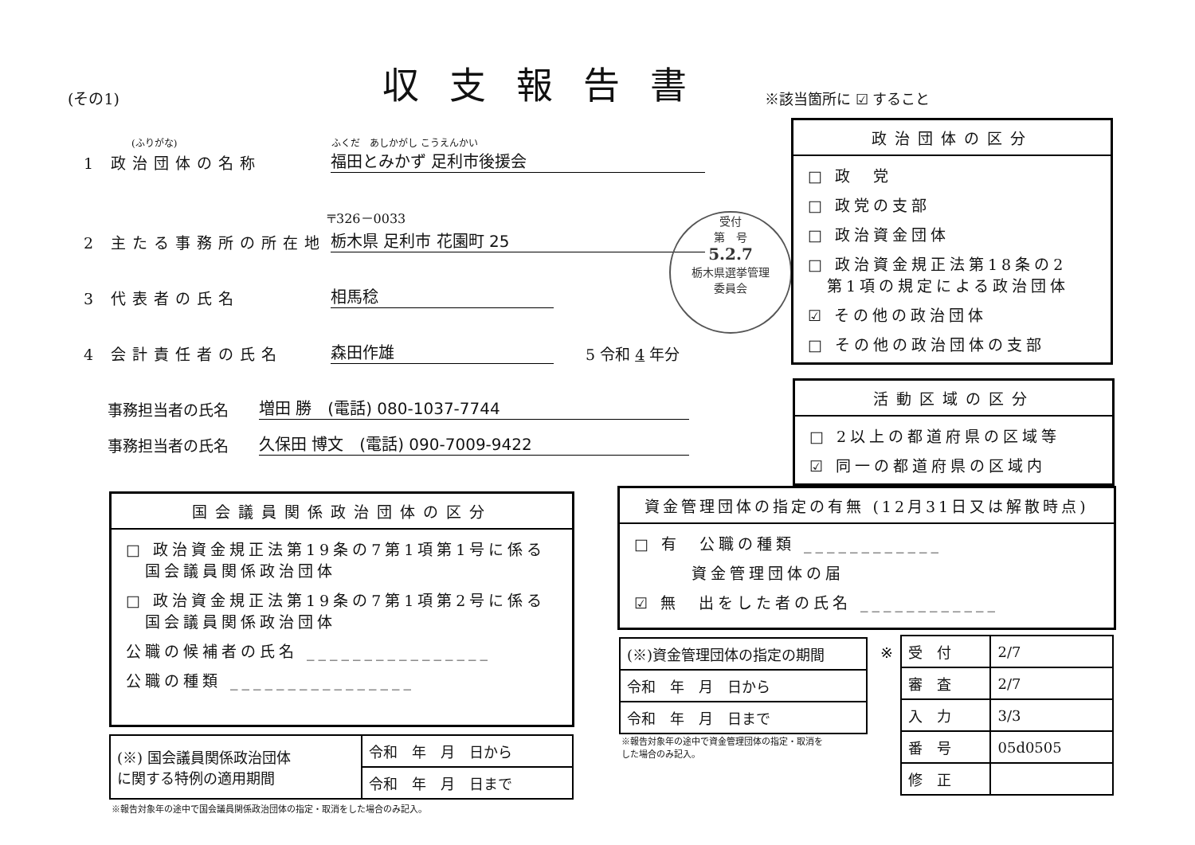(その1) 収支報告書 ※該当箇所に ☑ すること
(ふりがな) ふくだ　あしかがし こうえんかい
1 政治団体の名称 福田とみかず 足利市後援会
〒326－0033
2 主たる事務所の所在地 栃木県 足利市 花園町 25
3 代表者の氏名 相馬稔
4 会計責任者の氏名 森田作雄 5 令和 4 年分
事務担当者の氏名 増田 勝　(電話) 080-1037-7744
事務担当者の氏名 久保田 博文　(電話) 090-7009-9422
受付
第　号
5.2.7
栃木県選挙管理
委員会
政治団体の区分
□ 政　党
□ 政党の支部
□ 政治資金団体
□ 政治資金規正法第18条の2
　第1項の規定による政治団体
☑ その他の政治団体
□ その他の政治団体の支部
活動区域の区分
□ 2以上の都道府県の区域等
☑ 同一の都道府県の区域内
国会議員関係政治団体の区分
□ 政治資金規正法第19条の7第1項第1号に係る
　国会議員関係政治団体
□ 政治資金規正法第19条の7第1項第2号に係る
　国会議員関係政治団体
公職の候補者の氏名 ________________
公職の種類 ________________
| (※) 国会議員関係政治団体 に関する特例の適用期間 | 令和 年 月 日から |
| | 令和 年 月 日まで |
※報告対象年の途中で国会議員関係政治団体の指定・取消をした場合のみ記入。
資金管理団体の指定の有無 (12月31日又は解散時点)
□ 有　公職の種類 ____________
　　　資金管理団体の届
☑ 無　出をした者の氏名 ____________
| (※)資金管理団体の指定の期間 |
| 令和 年 月 日から |
| 令和 年 月 日まで |
※報告対象年の途中で資金管理団体の指定・取消を
した場合のみ記入。
※
| 受 付 | 2/7 |
| 審 査 | 2/7 |
| 入 力 | 3/3 |
| 番 号 | 05d0505 |
| 修 正 | |